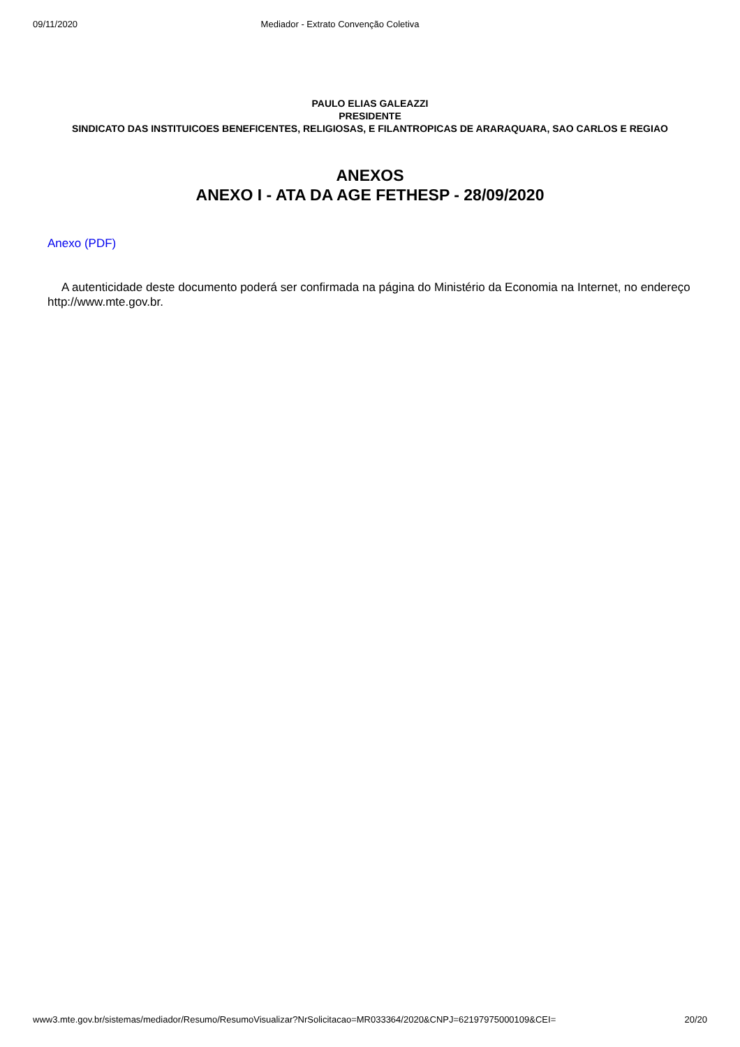09/11/2020 Mediador - Extrato Convenção Coletiva
PAULO ELIAS GALEAZZI
PRESIDENTE
SINDICATO DAS INSTITUICOES BENEFICENTES, RELIGIOSAS, E FILANTROPICAS DE ARARAQUARA, SAO CARLOS E REGIAO
ANEXOS
ANEXO I - ATA DA AGE FETHESP - 28/09/2020
Anexo (PDF)
A autenticidade deste documento poderá ser confirmada na página do Ministério da Economia na Internet, no endereço http://www.mte.gov.br.
www3.mte.gov.br/sistemas/mediador/Resumo/ResumoVisualizar?NrSolicitacao=MR033364/2020&CNPJ=62197975000109&CEI= 20/20